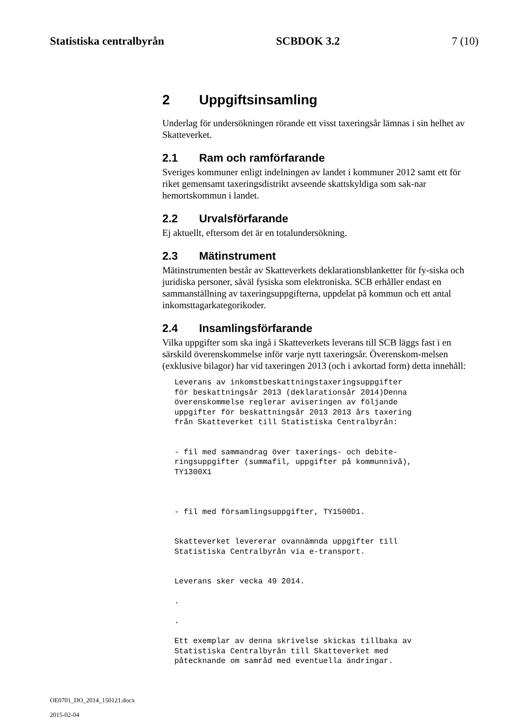Statistiska centralbyrån SCBDOK 3.2 7 (10)
2 Uppgiftsinsamling
Underlag för undersökningen rörande ett visst taxeringsår lämnas i sin helhet av Skatteverket.
2.1 Ram och ramförfarande
Sveriges kommuner enligt indelningen av landet i kommuner 2012 samt ett för riket gemensamt taxeringsdistrikt avseende skattskyldiga som sak-nar hemortskommun i landet.
2.2 Urvalsförfarande
Ej aktuellt, eftersom det är en totalundersökning.
2.3 Mätinstrument
Mätinstrumenten består av Skatteverkets deklarationsblanketter för fy-siska och juridiska personer, såväl fysiska som elektroniska. SCB erhåller endast en sammanställning av taxeringsuppgifterna, uppdelat på kommun och ett antal inkomsttagarkategorikoder.
2.4 Insamlingsförfarande
Vilka uppgifter som ska ingå i Skatteverkets leverans till SCB läggs fast i en särskild överenskommelse inför varje nytt taxeringsår. Överenskom-melsen (exklusive bilagor) har vid taxeringen 2013 (och i avkortad form) detta innehåll:
Leverans av inkomstbeskattningstaxeringsuppgifter
för beskattningsår 2013 (deklarationsår 2014)Denna
överenskommelse reglerar aviseringen av följande
uppgifter för beskattningsår 2013 2013 års taxering
från Skatteverket till Statistiska Centralbyrån:


- fil med sammandrag över taxerings- och debite-
ringsuppgifter (summafil, uppgifter på kommunnivå),
TY1300X1



- fil med församlingsuppgifter, TY1500D1.


Skatteverket levererar ovannämnda uppgifter till
Statistiska Centralbyrån via e-transport.


Leverans sker vecka 49 2014.

.

.

Ett exemplar av denna skrivelse skickas tillbaka av
Statistiska Centralbyrån till Skatteverket med
påtecknande om samråd med eventuella ändringar.
OE0701_DO_2014_150121.docx
2015-02-04